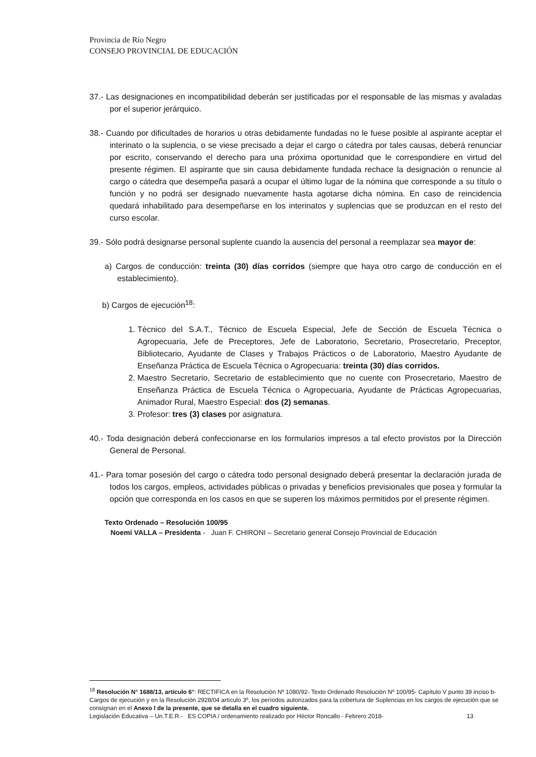Provincia de Río Negro
CONSEJO PROVINCIAL DE EDUCACIÓN
37.- Las designaciones en incompatibilidad deberán ser justificadas por el responsable de las mismas y avaladas por el superior jerárquico.
38.- Cuando por dificultades de horarios u otras debidamente fundadas no le fuese posible al aspirante aceptar el interinato o la suplencia, o se viese precisado a dejar el cargo o cátedra por tales causas, deberá renunciar por escrito, conservando el derecho para una próxima oportunidad que le correspondiere en virtud del presente régimen. El aspirante que sin causa debidamente fundada rechace la designación o renuncie al cargo o cátedra que desempeña pasará a ocupar el último lugar de la nómina que corresponde a su título o función y no podrá ser designado nuevamente hasta agotarse dicha nómina. En caso de reincidencia quedará inhabilitado para desempeñarse en los interinatos y suplencias que se produzcan en el resto del curso escolar.
39.- Sólo podrá designarse personal suplente cuando la ausencia del personal a reemplazar sea mayor de:
a) Cargos de conducción: treinta (30) días corridos (siempre que haya otro cargo de conducción en el establecimiento).
b) Cargos de ejecución<sup>18</sup>:
1. Técnico del S.A.T., Técnico de Escuela Especial, Jefe de Sección de Escuela Técnica o Agropecuaria, Jefe de Preceptores, Jefe de Laboratorio, Secretario, Prosecretario, Preceptor, Bibliotecario, Ayudante de Clases y Trabajos Prácticos o de Laboratorio, Maestro Ayudante de Enseñanza Práctica de Escuela Técnica o Agropecuaria: treinta (30) días corridos.
2. Maestro Secretario, Secretario de establecimiento que no cuente con Prosecretario, Maestro de Enseñanza Práctica de Escuela Técnica o Agropecuaria, Ayudante de Prácticas Agropecuarias, Animador Rural, Maestro Especial: dos (2) semanas.
3. Profesor: tres (3) clases por asignatura.
40.- Toda designación deberá confeccionarse en los formularios impresos a tal efecto provistos por la Dirección General de Personal.
41.- Para tomar posesión del cargo o cátedra todo personal designado deberá presentar la declaración jurada de todos los cargos, empleos, actividades públicas o privadas y beneficios previsionales que posea y formular la opción que corresponda en los casos en que se superen los máximos permitidos por el presente régimen.
Texto Ordenado – Resolución 100/95
Noemí VALLA – Presidenta - Juan F. CHIRONI – Secretario general Consejo Provincial de Educación
<sup>18</sup> Resolución N° 1688/13, artículo 6°: RECTIFICA en la Resolución Nº 1080/92- Texto Ordenado Resolución Nº 100/95- Capítulo V punto 39 inciso b- Cargos de ejecución y en la Resolución 2928/04 artículo 3º, los períodos autorizados para la cobertura de Suplencias en los cargos de ejecución que se consignan en el Anexo I de la presente, que se detalla en el cuadro siguiente.
Legislación Educativa – Un.T.E.R.- ES COPIA / ordenamiento realizado por Héctor Roncallo - Febrero 2018- 13